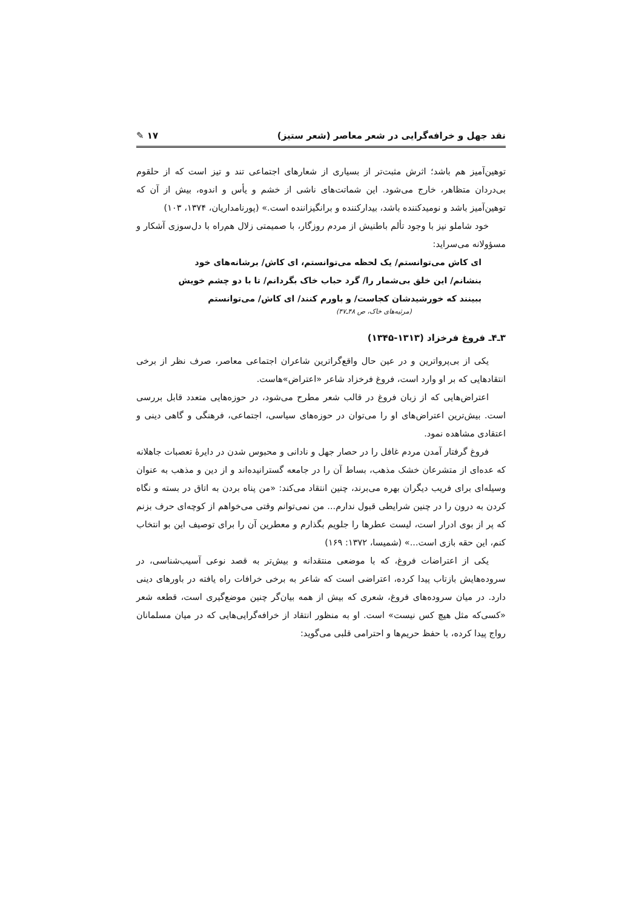نقد جهل و خرافه‌گرایی در شعر معاصر (شعر ستیز) ۱۷ ✎
توهین‌آمیز هم باشد؛ اثرش مثبت‌تر از بسیاری از شعارهای اجتماعی تند و تیز است که از حلقوم بی‌دردان متظاهر، خارج می‌شود. این شماتت‌های ناشی از خشم و یأس و اندوه، بیش از آن که توهین‌آمیز باشد و نومیدکننده باشد، بیدارکننده و برانگیزاننده است.» (پورنامداریان، ۱۳۷۴، ۱۰۳)
خود شاملو نیز با وجود تألم باطنیش از مردم روزگار، با صمیمتی زلال هم‌راه با دل‌سوزی آشکار و مسؤولانه می‌سراید:
ای کاش می‌توانستم/ یک لحظه می‌توانستم، ای کاش/ برشانه‌های خود بنشانم/ این خلق بی‌شمار را/ گرد حباب خاک بگردانم/ تا با دو چشم خویش ببینند که خورشیدشان کجاست/ و باورم کنند/ ای کاش/ می‌توانستم
(مرثیه‌های خاک، ص ۴۸ـ۴۷)
۳ـ۴ـ فروغ فرخزاد (۱۳۱۳-۱۳۴۵)
یکی از بی‌پرواترین و در عین حال واقع‌گراترین شاعران اجتماعی معاصر، صرف نظر از برخی انتقادهایی که بر او وارد است، فروغ فرخزاد شاعر «اعتراض»هاست.
اعتراض‌هایی که از زبان فروغ در قالب شعر مطرح می‌شود، در حوزه‌هایی متعدد قابل بررسی است. بیش‌ترین اعتراض‌های او را می‌توان در حوزه‌های سیاسی، اجتماعی، فرهنگی و گاهی دینی و اعتقادی مشاهده نمود.
فروغ گرفتار آمدن مردم غافل را در حصار جهل و نادانی و محبوس شدن در دایرهٔ تعصبات جاهلانه که عده‌ای از متشرعان خشک مذهب، بساط آن را در جامعه گسترانیده‌اند و از دین و مذهب به عنوان وسیله‌ای برای فریب دیگران بهره می‌برند، چنین انتقاد می‌کند: «من پناه بردن به اتاق در بسته و نگاه کردن به درون را در چنین شرایطی قبول ندارم... من نمی‌توانم وقتی می‌خواهم از کوچه‌ای حرف بزنم که پر از بوی ادرار است، لیست عطرها را جلویم بگذارم و معطرین آن را برای توصیف این بو انتخاب کنم، این حقه بازی است...» (شمیسا، ۱۳۷۲: ۱۶۹)
یکی از اعتراضات فروغ، که با موضعی منتقدانه و بیش‌تر به قصد نوعی آسیب‌شناسی، در سروده‌هایش بازتاب پیدا کرده، اعتراضی است که شاعر به برخی خرافات راه یافته در باورهای دینی دارد. در میان سروده‌های فروغ، شعری که بیش از همه بیان‌گر چنین موضع‌گیری است، قطعه شعر «کسی‌که مثل هیچ کس نیست» است. او به منظور انتقاد از خرافه‌گرایی‌هایی که در میان مسلمانان رواج پیدا کرده، با حفظ حریم‌ها و احترامی قلبی می‌گوید: